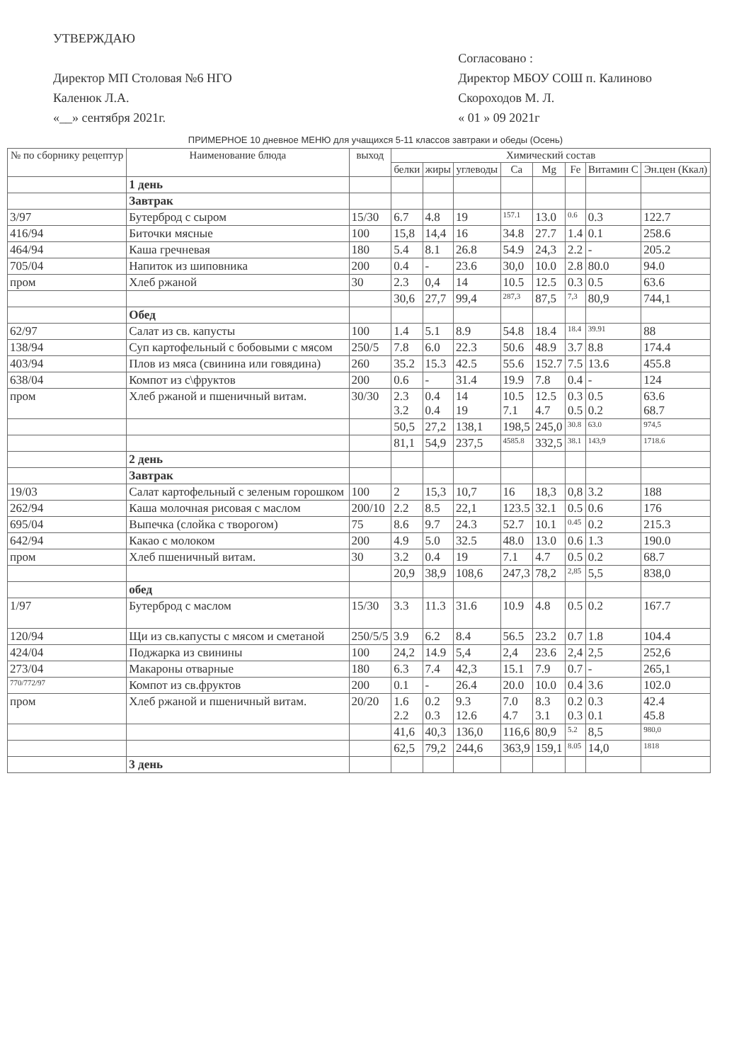УТВЕРЖДАЮ
Директор МП Столовая №6 НГО
Каленюк Л.А.
«__» сентября 2021г.
Согласовано :
Директор МБОУ СОШ п. Калиново
Скороходов М. Л.
« 01 » 09 2021г
ПРИМЕРНОЕ 10 дневное МЕНЮ для учащихся 5-11 классов завтраки и обеды (Осень)
| № по сборнику рецептур | Наименование блюда | выход | Химический состав | | | | | | | |
| --- | --- | --- | --- | --- | --- | --- | --- | --- | --- | --- |
| | | | белки | жиры | углеводы | Ca | Mg | Fe | Витамин C | Эн.цен (Ккал) |
| | 1 день | | | | | | | | | |
| | Завтрак | | | | | | | | | |
| 3/97 | Бутерброд с сыром | 15/30 | 6.7 | 4.8 | 19 | 157.1 | 13.0 | 0.6 | 0.3 | 122.7 |
| 416/94 | Биточки мясные | 100 | 15,8 | 14,4 | 16 | 34.8 | 27.7 | 1.4 | 0.1 | 258.6 |
| 464/94 | Каша гречневая | 180 | 5.4 | 8.1 | 26.8 | 54.9 | 24,3 | 2.2 | - | 205.2 |
| 705/04 | Напиток из шиповника | 200 | 0.4 | - | 23.6 | 30,0 | 10.0 | 2.8 | 80.0 | 94.0 |
| пром | Хлеб ржаной | 30 | 2.3 | 0,4 | 14 | 10.5 | 12.5 | 0.3 | 0.5 | 63.6 |
| | | | 30,6 | 27,7 | 99,4 | 287,3 | 87,5 | 7,3 | 80,9 | 744,1 |
| | Обед | | | | | | | | | |
| 62/97 | Салат из св. капусты | 100 | 1.4 | 5.1 | 8.9 | 54.8 | 18.4 | 18.4 | 39.91 | 88 |
| 138/94 | Суп картофельный с бобовыми с мясом | 250/5 | 7.8 | 6.0 | 22.3 | 50.6 | 48.9 | 3.7 | 8.8 | 174.4 |
| 403/94 | Плов из мяса (свинина или говядина) | 260 | 35.2 | 15.3 | 42.5 | 55.6 | 152.7 | 7.5 | 13.6 | 455.8 |
| 638/04 | Компот из с\фруктов | 200 | 0.6 | - | 31.4 | 19.9 | 7.8 | 0.4 | - | 124 |
| пром | Хлеб ржаной и пшеничный витам. | 30/30 | 2.3 3.2 | 0.4 0.4 | 14 19 | 10.5 7.1 | 12.5 4.7 | 0.3 0.5 | 0.5 0.2 | 63.6 68.7 |
| | | | 50,5 | 27,2 | 138,1 | 198,5 | 245,0 | 30.8 | 63.0 | 974,5 |
| | | | 81,1 | 54,9 | 237,5 | 4585.8 | 332,5 | 38.1 | 143,9 | 1718.6 |
| | 2 день | | | | | | | | | |
| | Завтрак | | | | | | | | | |
| 19/03 | Салат картофельный с зеленым горошком | 100 | 2 | 15,3 | 10,7 | 16 | 18,3 | 0,8 | 3.2 | 188 |
| 262/94 | Каша молочная рисовая с маслом | 200/10 | 2.2 | 8.5 | 22,1 | 123.5 | 32.1 | 0.5 | 0.6 | 176 |
| 695/04 | Выпечка (слойка с творогом) | 75 | 8.6 | 9.7 | 24.3 | 52.7 | 10.1 | 0.45 | 0.2 | 215.3 |
| 642/94 | Какао с молоком | 200 | 4.9 | 5.0 | 32.5 | 48.0 | 13.0 | 0.6 | 1.3 | 190.0 |
| пром | Хлеб пшеничный витам. | 30 | 3.2 | 0.4 | 19 | 7.1 | 4.7 | 0.5 | 0.2 | 68.7 |
| | | | 20,9 | 38,9 | 108,6 | 247,3 | 78,2 | 2,85 | 5,5 | 838,0 |
| | обед | | | | | | | | | |
| 1/97 | Бутерброд с маслом | 15/30 | 3.3 | 11.3 | 31.6 | 10.9 | 4.8 | 0.5 | 0.2 | 167.7 |
| 120/94 | Щи из св.капусты с мясом и сметаной | 250/5/5 | 3.9 | 6.2 | 8.4 | 56.5 | 23.2 | 0.7 | 1.8 | 104.4 |
| 424/04 | Поджарка из свинины | 100 | 24,2 | 14.9 | 5,4 | 2,4 | 23.6 | 2,4 | 2,5 | 252,6 |
| 273/04 | Макароны отварные | 180 | 6.3 | 7.4 | 42,3 | 15.1 | 7.9 | 0.7 | - | 265,1 |
| 770/772/97 | Компот из св.фруктов | 200 | 0.1 | - | 26.4 | 20.0 | 10.0 | 0.4 | 3.6 | 102.0 |
| пром | Хлеб ржаной и пшеничный витам. | 20/20 | 1.6 2.2 | 0.2 0.3 | 9.3 12.6 | 7.0 4.7 | 8.3 3.1 | 0.2 0.3 | 0.3 0.1 | 42.4 45.8 |
| | | | 41,6 | 40,3 | 136,0 | 116,6 | 80,9 | 5.2 | 8,5 | 980,0 |
| | | | 62,5 | 79,2 | 244,6 | 363,9 | 159,1 | 8.05 | 14,0 | 1818 |
| | 3 день | | | | | | | | | |